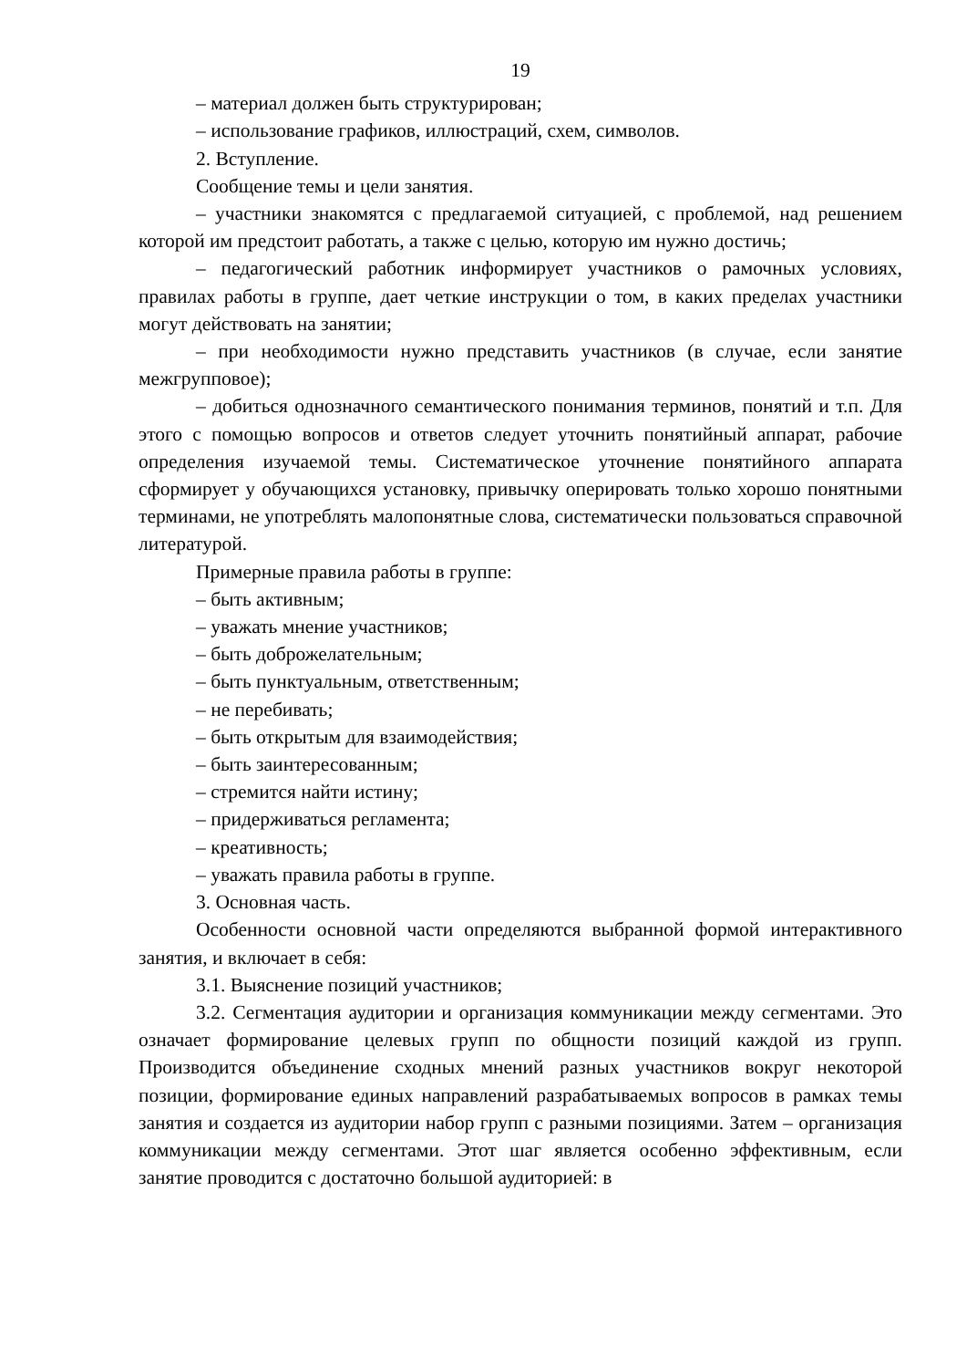19
– материал должен быть структурирован;
– использование графиков, иллюстраций, схем, символов.
2. Вступление.
Сообщение темы и цели занятия.
– участники знакомятся с предлагаемой ситуацией, с проблемой, над решением которой им предстоит работать, а также с целью, которую им нужно достичь;
– педагогический работник информирует участников о рамочных условиях, правилах работы в группе, дает четкие инструкции о том, в каких пределах участники могут действовать на занятии;
– при необходимости нужно представить участников (в случае, если занятие межгрупповое);
– добиться однозначного семантического понимания терминов, понятий и т.п. Для этого с помощью вопросов и ответов следует уточнить понятийный аппарат, рабочие определения изучаемой темы. Систематическое уточнение понятийного аппарата сформирует у обучающихся установку, привычку оперировать только хорошо понятными терминами, не употреблять малопонятные слова, систематически пользоваться справочной литературой.
Примерные правила работы в группе:
– быть активным;
– уважать мнение участников;
– быть доброжелательным;
– быть пунктуальным, ответственным;
– не перебивать;
– быть открытым для взаимодействия;
– быть заинтересованным;
– стремится найти истину;
– придерживаться регламента;
– креативность;
– уважать правила работы в группе.
3. Основная часть.
Особенности основной части определяются выбранной формой интерактивного занятия, и включает в себя:
3.1. Выяснение позиций участников;
3.2. Сегментация аудитории и организация коммуникации между сегментами. Это означает формирование целевых групп по общности позиций каждой из групп. Производится объединение сходных мнений разных участников вокруг некоторой позиции, формирование единых направлений разрабатываемых вопросов в рамках темы занятия и создается из аудитории набор групп с разными позициями. Затем – организация коммуникации между сегментами. Этот шаг является особенно эффективным, если занятие проводится с достаточно большой аудиторией: в